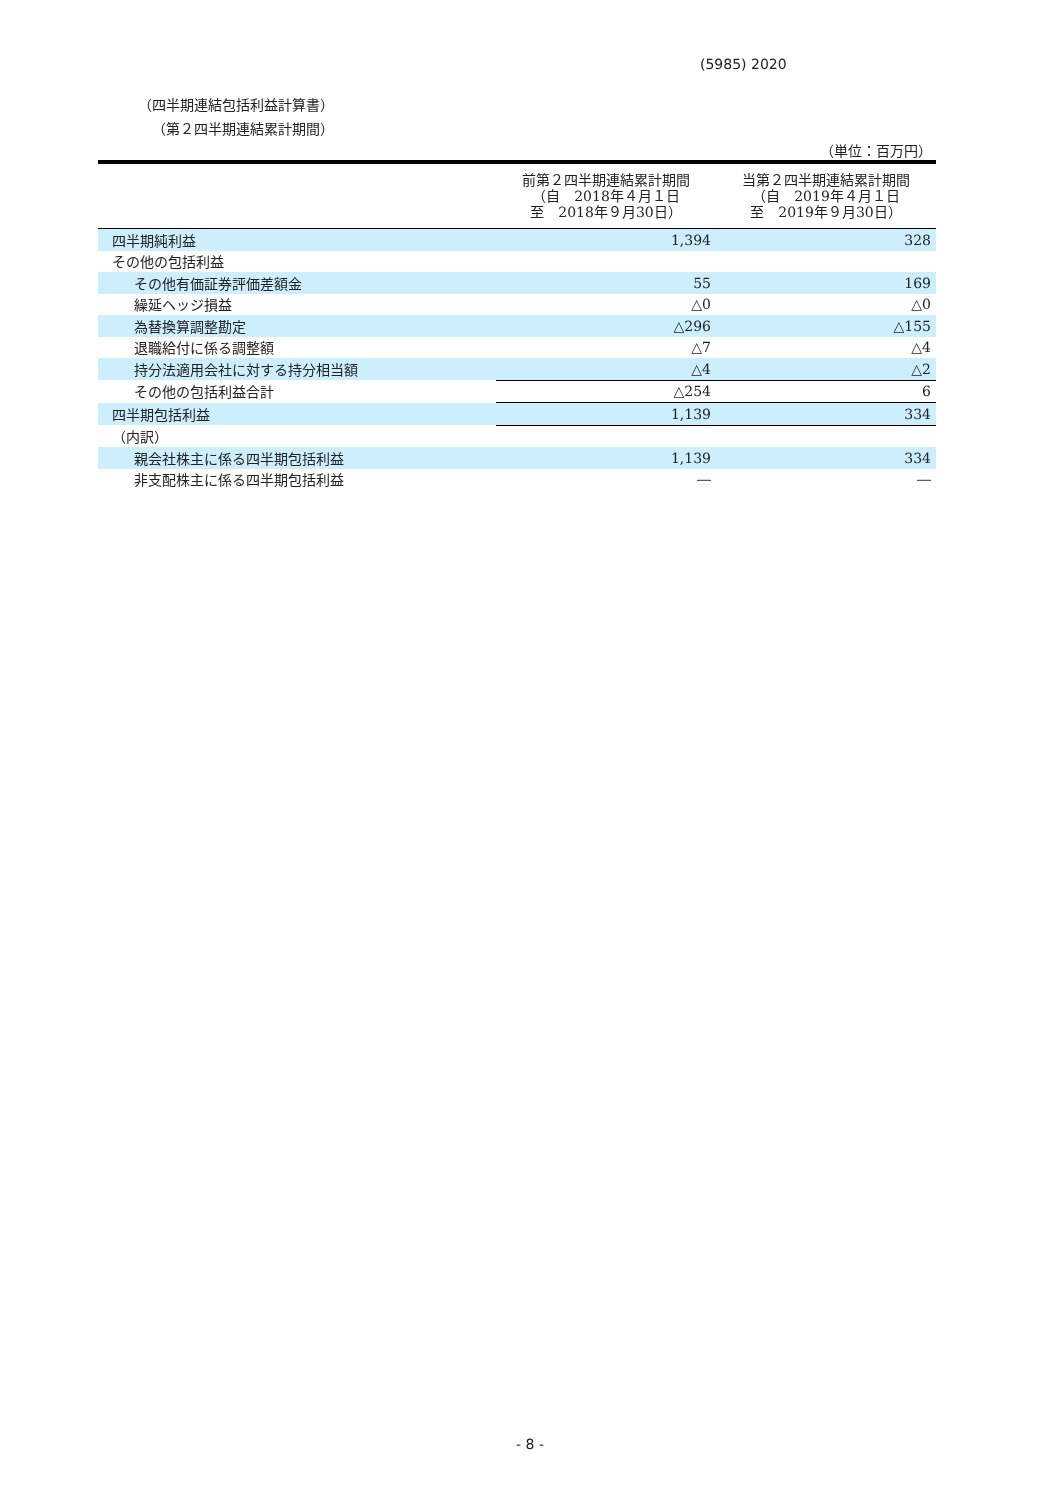(5985) 2020
（四半期連結包括利益計算書）
（第２四半期連結累計期間）
（単位：百万円）
| | 前第２四半期連結累計期間 （自 2018年４月１日 至 2018年９月30日） | 当第２四半期連結累計期間 （自 2019年４月１日 至 2019年９月30日） |
| --- | --- | --- |
| 四半期純利益 | 1,394 | 328 |
| その他の包括利益 | | |
| その他有価証券評価差額金 | 55 | 169 |
| 繰延ヘッジ損益 | △0 | △0 |
| 為替換算調整勘定 | △296 | △155 |
| 退職給付に係る調整額 | △7 | △4 |
| 持分法適用会社に対する持分相当額 | △4 | △2 |
| その他の包括利益合計 | △254 | 6 |
| 四半期包括利益 | 1,139 | 334 |
| （内訳） | | |
| 親会社株主に係る四半期包括利益 | 1,139 | 334 |
| 非支配株主に係る四半期包括利益 | ― | ― |
- 8 -